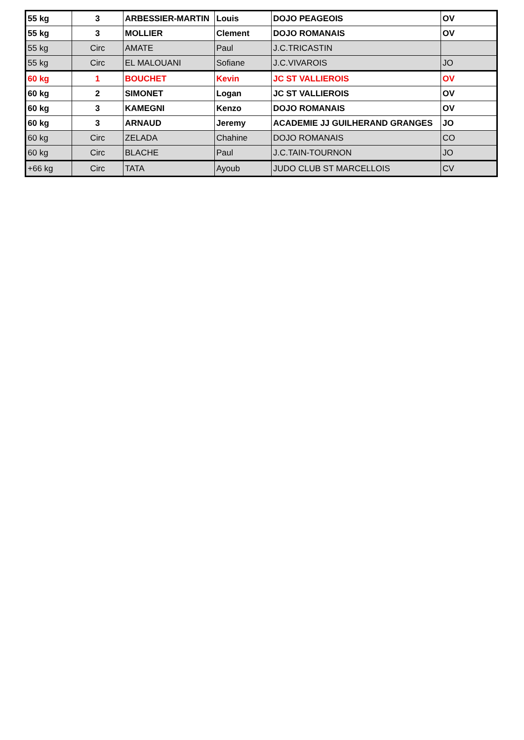| 55 kg | 3 | ARBESSIER-MARTIN | Louis | DOJO PEAGEOIS | OV |
| 55 kg | 3 | MOLLIER | Clement | DOJO ROMANAIS | OV |
| 55 kg | Circ | AMATE | Paul | J.C.TRICASTIN | |
| 55 kg | Circ | EL MALOUANI | Sofiane | J.C.VIVAROIS | JO |
| 60 kg | 1 | BOUCHET | Kevin | JC ST VALLIEROIS | OV |
| 60 kg | 2 | SIMONET | Logan | JC ST VALLIEROIS | OV |
| 60 kg | 3 | KAMEGNI | Kenzo | DOJO ROMANAIS | OV |
| 60 kg | 3 | ARNAUD | Jeremy | ACADEMIE JJ GUILHERAND GRANGES | JO |
| 60 kg | Circ | ZELADA | Chahine | DOJO ROMANAIS | CO |
| 60 kg | Circ | BLACHE | Paul | J.C.TAIN-TOURNON | JO |
| +66 kg | Circ | TATA | Ayoub | JUDO CLUB ST MARCELLOIS | CV |